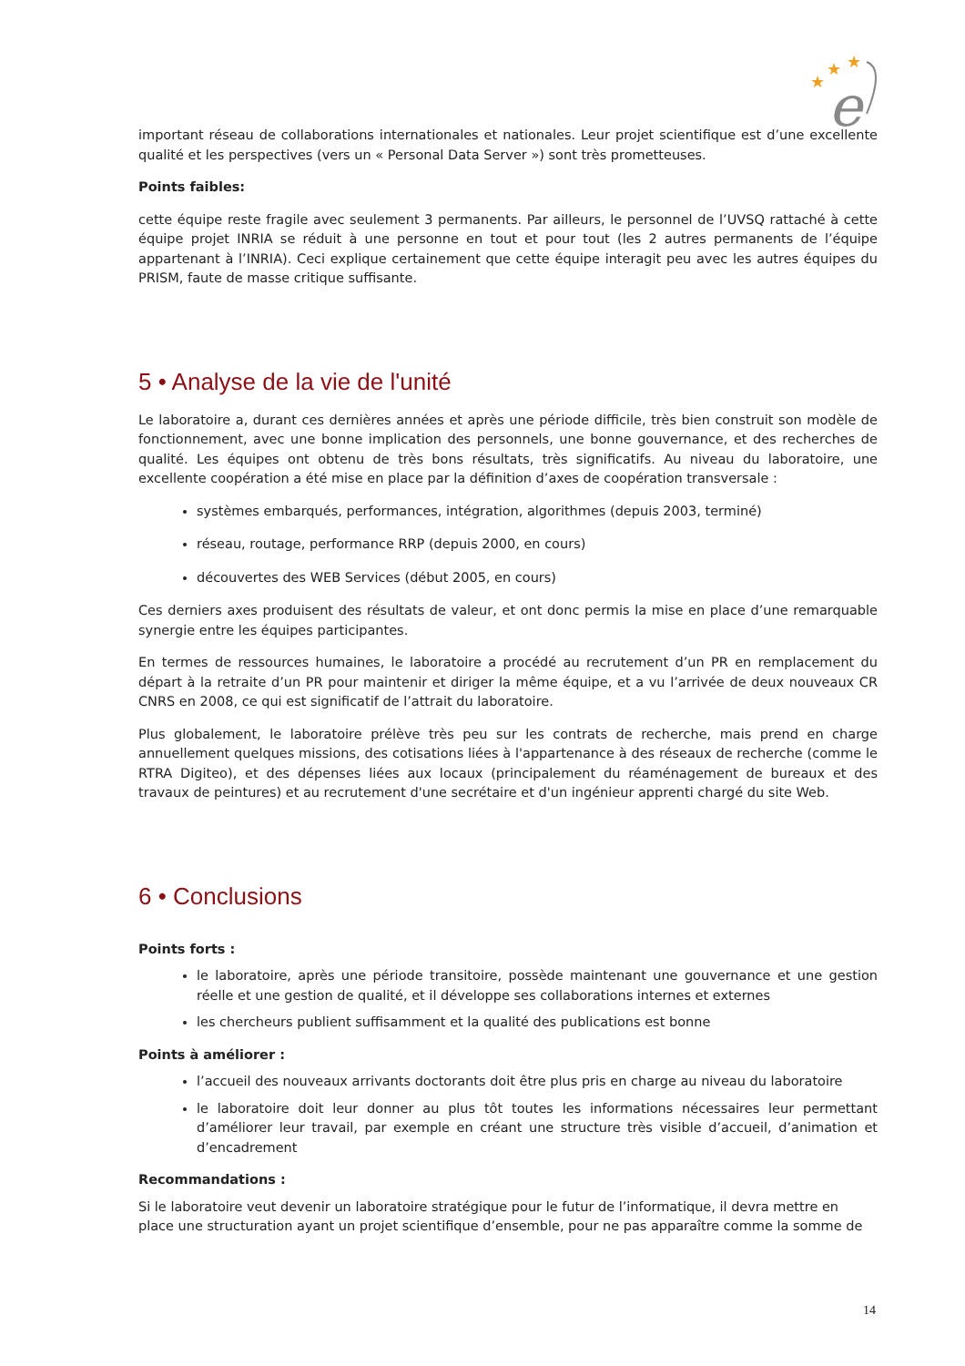★
★
★
e
important réseau de collaborations internationales et nationales. Leur projet scientifique est d’une excellente qualité et les perspectives (vers un « Personal Data Server ») sont très prometteuses.
Points faibles:
cette équipe reste fragile avec seulement 3 permanents. Par ailleurs, le personnel de l’UVSQ rattaché à cette équipe projet INRIA se réduit à une personne en tout et pour tout (les 2 autres permanents de l’équipe appartenant à l’INRIA). Ceci explique certainement que cette équipe interagit peu avec les autres équipes du PRISM, faute de masse critique suffisante.
5 • Analyse de la vie de l'unité
Le laboratoire a, durant ces dernières années et après une période difficile, très bien construit son modèle de fonctionnement, avec une bonne implication des personnels, une bonne gouvernance, et des recherches de qualité. Les équipes ont obtenu de très bons résultats, très significatifs. Au niveau du laboratoire, une excellente coopération a été mise en place par la définition d’axes de coopération transversale :
systèmes embarqués, performances, intégration, algorithmes (depuis 2003, terminé)
réseau, routage, performance RRP (depuis 2000, en cours)
découvertes des WEB Services (début 2005, en cours)
Ces derniers axes produisent des résultats de valeur, et ont donc permis la mise en place d’une remarquable synergie entre les équipes participantes.
En termes de ressources humaines, le laboratoire a procédé au recrutement d’un PR en remplacement du départ à la retraite d’un PR pour maintenir et diriger la même équipe, et a vu l’arrivée de deux nouveaux CR CNRS en 2008, ce qui est significatif de l’attrait du laboratoire.
Plus globalement, le laboratoire prélève très peu sur les contrats de recherche, mais prend en charge annuellement quelques missions, des cotisations liées à l'appartenance à des réseaux de recherche (comme le RTRA Digiteo), et des dépenses liées aux locaux (principalement du réaménagement de bureaux et des travaux de peintures) et au recrutement d'une secrétaire et d'un ingénieur apprenti chargé du site Web.
6 • Conclusions
Points forts :
le laboratoire, après une période transitoire, possède maintenant une gouvernance et une gestion réelle et une gestion de qualité, et il développe ses collaborations internes et externes
les chercheurs publient suffisamment et la qualité des publications est bonne
Points à améliorer :
l’accueil des nouveaux arrivants doctorants doit être plus pris en charge au niveau du laboratoire
le laboratoire doit leur donner au plus tôt toutes les informations nécessaires leur permettant d’améliorer leur travail, par exemple en créant une structure très visible d’accueil, d’animation et d’encadrement
Recommandations :
Si le laboratoire veut devenir un laboratoire stratégique pour le futur de l’informatique, il devra mettre en place une structuration ayant un projet scientifique d’ensemble, pour ne pas apparaître comme la somme de
14